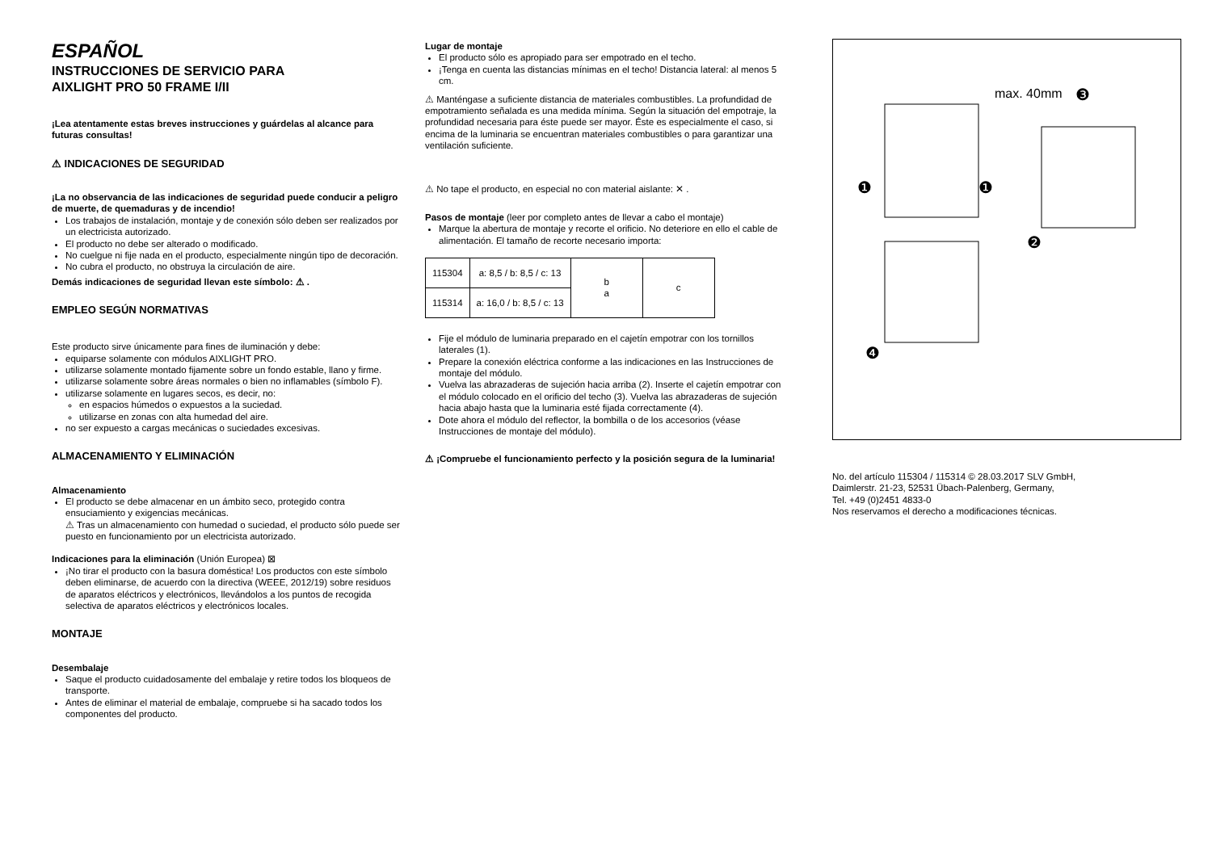ESPAÑOL
INSTRUCCIONES DE SERVICIO PARA
AIXLIGHT PRO 50 FRAME I/II
¡Lea atentamente estas breves instrucciones y guárdelas al alcance para futuras consultas!
⚠ INDICACIONES DE SEGURIDAD
¡La no observancia de las indicaciones de seguridad puede conducir a peligro de muerte, de quemaduras y de incendio!
Los trabajos de instalación, montaje y de conexión sólo deben ser realizados por un electricista autorizado.
El producto no debe ser alterado o modificado.
No cuelgue ni fije nada en el producto, especialmente ningún tipo de decoración.
No cubra el producto, no obstruya la circulación de aire.
Demás indicaciones de seguridad llevan este símbolo: ⚠ .
EMPLEO SEGÚN NORMATIVAS
Este producto sirve únicamente para fines de iluminación y debe:
equiparse solamente con módulos AIXLIGHT PRO.
utilizarse solamente montado fijamente sobre un fondo estable, llano y firme.
utilizarse solamente sobre áreas normales o bien no inflamables (símbolo F).
utilizarse solamente en lugares secos, es decir, no:
en espacios húmedos o expuestos a la suciedad.
utilizarse en zonas con alta humedad del aire.
no ser expuesto a cargas mecánicas o suciedades excesivas.
ALMACENAMIENTO Y ELIMINACIÓN
Almacenamiento
El producto se debe almacenar en un ámbito seco, protegido contra ensuciamiento y exigencias mecánicas.
⚠ Tras un almacenamiento con humedad o suciedad, el producto sólo puede ser puesto en funcionamiento por un electricista autorizado.
Indicaciones para la eliminación (Unión Europea) ⊠
¡No tirar el producto con la basura doméstica! Los productos con este símbolo deben eliminarse, de acuerdo con la directiva (WEEE, 2012/19) sobre residuos de aparatos eléctricos y electrónicos, llevándolos a los puntos de recogida selectiva de aparatos eléctricos y electrónicos locales.
MONTAJE
Desembalaje
Saque el producto cuidadosamente del embalaje y retire todos los bloqueos de transporte.
Antes de eliminar el material de embalaje, compruebe si ha sacado todos los componentes del producto.
Lugar de montaje
El producto sólo es apropiado para ser empotrado en el techo.
¡Tenga en cuenta las distancias mínimas en el techo! Distancia lateral: al menos 5 cm.
⚠ Manténgase a suficiente distancia de materiales combustibles. La profundidad de empotramiento señalada es una medida mínima. Según la situación del empotraje, la profundidad necesaria para éste puede ser mayor. Éste es especialmente el caso, si encima de la luminaria se encuentran materiales combustibles o para garantizar una ventilación suficiente.
⚠ No tape el producto, en especial no con material aislante: ✕ .
Pasos de montaje (leer por completo antes de llevar a cabo el montaje)
Marque la abertura de montaje y recorte el orificio. No deteriore en ello el cable de alimentación. El tamaño de recorte necesario importa:
| 115304 | a: 8,5 / b: 8,5 / c: 13 | b a | c |
| 115314 | a: 16,0 / b: 8,5 / c: 13 | | |
Fije el módulo de luminaria preparado en el cajetín empotrar con los tornillos laterales (1).
Prepare la conexión eléctrica conforme a las indicaciones en las Instrucciones de montaje del módulo.
Vuelva las abrazaderas de sujeción hacia arriba (2). Inserte el cajetín empotrar con el módulo colocado en el orificio del techo (3). Vuelva las abrazaderas de sujeción hacia abajo hasta que la luminaria esté fijada correctamente (4).
Dote ahora el módulo del reflector, la bombilla o de los accesorios (véase Instrucciones de montaje del módulo).
⚠ ¡Compruebe el funcionamiento perfecto y la posición segura de la luminaria!
max. 40mm
❸
❶
❶
❷
❹
No. del artículo 115304 / 115314 © 28.03.2017 SLV GmbH,
Daimlerstr. 21-23, 52531 Übach-Palenberg, Germany,
Tel. +49 (0)2451 4833-0
Nos reservamos el derecho a modificaciones técnicas.